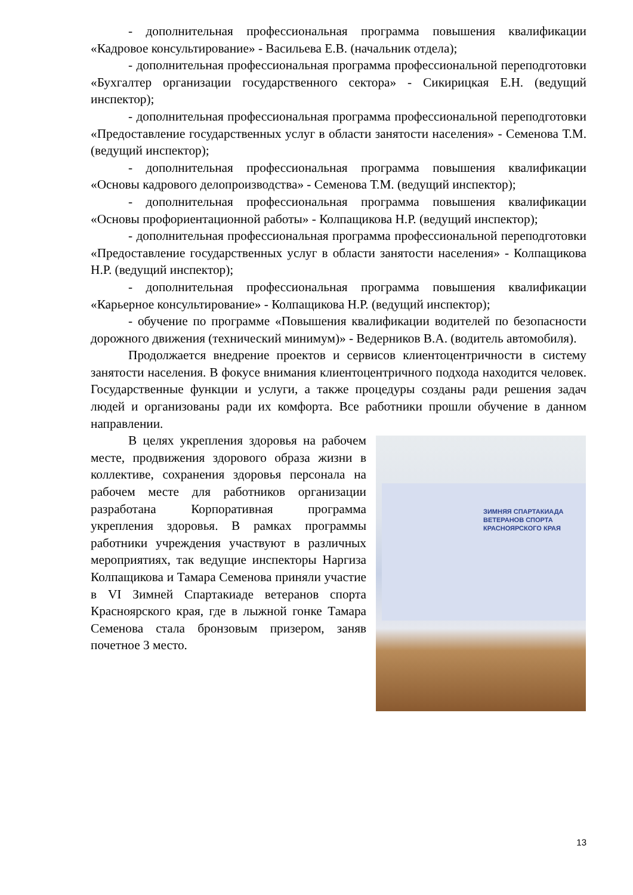- дополнительная профессиональная программа повышения квалификации «Кадровое консультирование» - Васильева Е.В. (начальник отдела);
- дополнительная профессиональная программа профессиональной переподготовки «Бухгалтер организации государственного сектора» - Сикирицкая Е.Н. (ведущий инспектор);
- дополнительная профессиональная программа профессиональной переподготовки «Предоставление государственных услуг в области занятости населения» - Семенова Т.М. (ведущий инспектор);
- дополнительная профессиональная программа повышения квалификации «Основы кадрового делопроизводства» - Семенова Т.М. (ведущий инспектор);
- дополнительная профессиональная программа повышения квалификации «Основы профориентационной работы» - Колпащикова Н.Р. (ведущий инспектор);
- дополнительная профессиональная программа профессиональной переподготовки «Предоставление государственных услуг в области занятости населения» - Колпащикова Н.Р. (ведущий инспектор);
- дополнительная профессиональная программа повышения квалификации «Карьерное консультирование» - Колпащикова Н.Р. (ведущий инспектор);
- обучение по программе «Повышения квалификации водителей по безопасности дорожного движения (технический минимум)» - Ведерников В.А. (водитель автомобиля).
Продолжается внедрение проектов и сервисов клиентоцентричности в систему занятости населения. В фокусе внимания клиентоцентричного подхода находится человек. Государственные функции и услуги, а также процедуры созданы ради решения задач людей и организованы ради их комфорта. Все работники прошли обучение в данном направлении.
В целях укрепления здоровья на рабочем месте, продвижения здорового образа жизни в коллективе, сохранения здоровья персонала на рабочем месте для работников организации разработана Корпоративная программа укрепления здоровья. В рамках программы работники учреждения участвуют в различных мероприятиях, так ведущие инспекторы Наргиза Колпащикова и Тамара Семенова приняли участие в VI Зимней Спартакиаде ветеранов спорта Красноярского края, где в лыжной гонке Тамара Семенова стала бронзовым призером, заняв почетное 3 место.
ЗИМНЯЯ СПАРТАКИАДА
ВЕТЕРАНОВ СПОРТА
КРАСНОЯРСКОГО КРАЯ
13